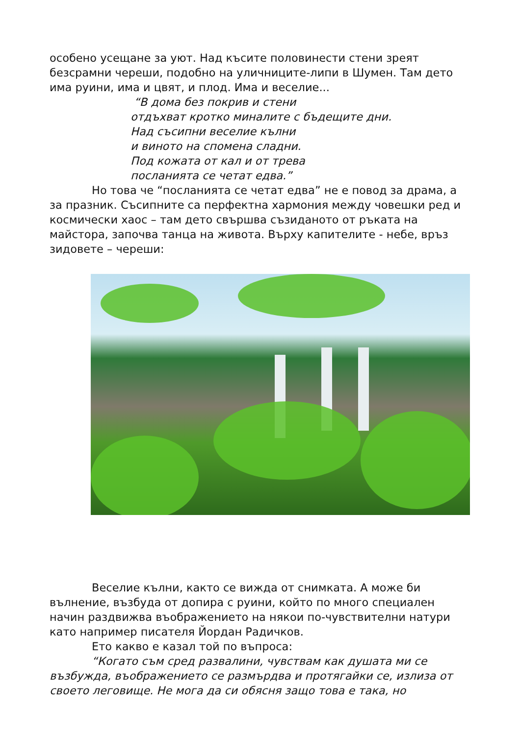особено усещане за уют. Над късите половинести стени зреят безсрамни череши, подобно на уличниците-липи в Шумен. Там дето има руини, има и цвят, и плод. Има и веселие...
“В дома без покрив и стени
отдъхват кротко миналите с бъдещите дни.
Над съсипни веселие кълни
и виното на спомена сладни.
Под кожата от кал и от трева
посланията се четат едва.”
Но това че “посланията се четат едва” не е повод за драма, а за празник. Съсипните са перфектна хармония между човешки ред и космически хаос – там дето свършва съзиданото от ръката на майстора, започва танца на живота. Върху капителите - небе, връз зидовете – череши:
Веселие кълни, както се вижда от снимката. А може би вълнение, възбуда от допира с руини, който по много специален начин раздвижва въображението на някои по-чувствителни натури като например писателя Йордан Радичков.
Ето какво е казал той по въпроса:
“Когато съм сред развалини, чувствам как душата ми се възбужда, въображението се размърдва и протягайки се, излиза от своето леговище. Не мога да си обясня защо това е така, но